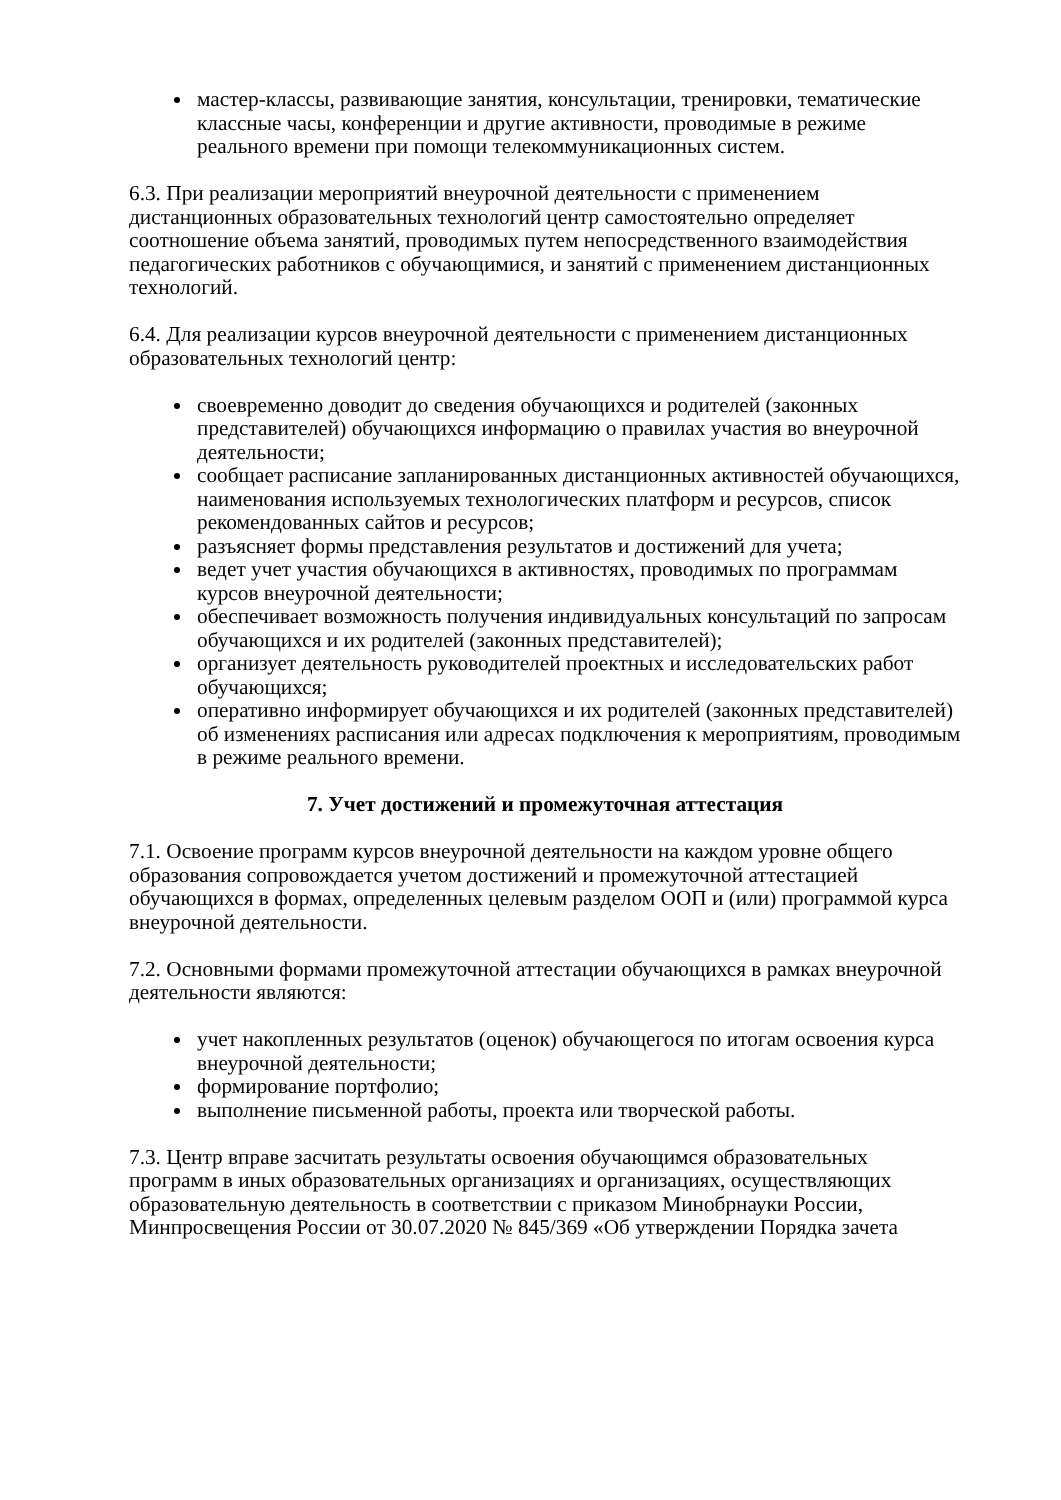мастер-классы, развивающие занятия, консультации, тренировки, тематические классные часы, конференции и другие активности, проводимые в режиме реального времени при помощи телекоммуникационных систем.
6.3. При реализации мероприятий внеурочной деятельности с применением дистанционных образовательных технологий центр самостоятельно определяет соотношение объема занятий, проводимых путем непосредственного взаимодействия педагогических работников с обучающимися, и занятий с применением дистанционных технологий.
6.4. Для реализации курсов внеурочной деятельности с применением дистанционных образовательных технологий центр:
своевременно доводит до сведения обучающихся и родителей (законных представителей) обучающихся информацию о правилах участия во внеурочной деятельности;
сообщает расписание запланированных дистанционных активностей обучающихся, наименования используемых технологических платформ и ресурсов, список рекомендованных сайтов и ресурсов;
разъясняет формы представления результатов и достижений для учета;
ведет учет участия обучающихся в активностях, проводимых по программам курсов внеурочной деятельности;
обеспечивает возможность получения индивидуальных консультаций по запросам обучающихся и их родителей (законных представителей);
организует деятельность руководителей проектных и исследовательских работ обучающихся;
оперативно информирует обучающихся и их родителей (законных представителей) об изменениях расписания или адресах подключения к мероприятиям, проводимым в режиме реального времени.
7. Учет достижений и промежуточная аттестация
7.1. Освоение программ курсов внеурочной деятельности на каждом уровне общего образования сопровождается учетом достижений и промежуточной аттестацией обучающихся в формах, определенных целевым разделом ООП и (или) программой курса внеурочной деятельности.
7.2. Основными формами промежуточной аттестации обучающихся в рамках внеурочной деятельности являются:
учет накопленных результатов (оценок) обучающегося по итогам освоения курса внеурочной деятельности;
формирование портфолио;
выполнение письменной работы, проекта или творческой работы.
7.3. Центр вправе засчитать результаты освоения обучающимся образовательных программ в иных образовательных организациях и организациях, осуществляющих образовательную деятельность в соответствии с приказом Минобрнауки России, Минпросвещения России от 30.07.2020 № 845/369 «Об утверждении Порядка зачета